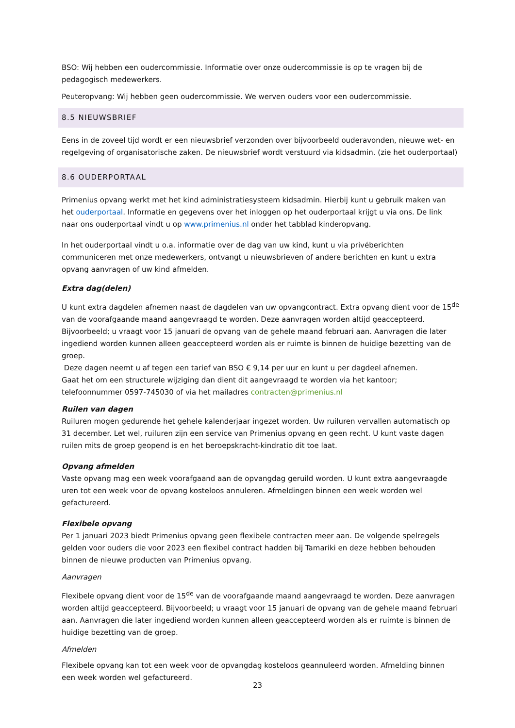BSO: Wij hebben een oudercommissie. Informatie over onze oudercommissie is op te vragen bij de pedagogisch medewerkers.
Peuteropvang: Wij hebben geen oudercommissie. We werven ouders voor een oudercommissie.
8.5 NIEUWSBRIEF
Eens in de zoveel tijd wordt er een nieuwsbrief verzonden over bijvoorbeeld ouderavonden, nieuwe wet- en regelgeving of organisatorische zaken. De nieuwsbrief wordt verstuurd via kidsadmin. (zie het ouderportaal)
8.6 OUDERPORTAAL
Primenius opvang werkt met het kind administratiesysteem kidsadmin. Hierbij kunt u gebruik maken van het ouderportaal. Informatie en gegevens over het inloggen op het ouderportaal krijgt u via ons. De link naar ons ouderportaal vindt u op www.primenius.nl onder het tabblad kinderopvang.
In het ouderportaal vindt u o.a. informatie over de dag van uw kind, kunt u via privéberichten communiceren met onze medewerkers, ontvangt u nieuwsbrieven of andere berichten en kunt u extra opvang aanvragen of uw kind afmelden.
Extra dag(delen)
U kunt extra dagdelen afnemen naast de dagdelen van uw opvangcontract. Extra opvang dient voor de 15<sup>de</sup> van de voorafgaande maand aangevraagd te worden. Deze aanvragen worden altijd geaccepteerd. Bijvoorbeeld; u vraagt voor 15 januari de opvang van de gehele maand februari aan. Aanvragen die later ingediend worden kunnen alleen geaccepteerd worden als er ruimte is binnen de huidige bezetting van de groep.
Deze dagen neemt u af tegen een tarief van BSO € 9,14 per uur en kunt u per dagdeel afnemen.
Gaat het om een structurele wijziging dan dient dit aangevraagd te worden via het kantoor; telefoonnummer 0597-745030 of via het mailadres contracten@primenius.nl
Ruilen van dagen
Ruiluren mogen gedurende het gehele kalenderjaar ingezet worden. Uw ruiluren vervallen automatisch op 31 december. Let wel, ruiluren zijn een service van Primenius opvang en geen recht. U kunt vaste dagen ruilen mits de groep geopend is en het beroepskracht-kindratio dit toe laat.
Opvang afmelden
Vaste opvang mag een week voorafgaand aan de opvangdag geruild worden. U kunt extra aangevraagde uren tot een week voor de opvang kosteloos annuleren. Afmeldingen binnen een week worden wel gefactureerd.
Flexibele opvang
Per 1 januari 2023 biedt Primenius opvang geen flexibele contracten meer aan. De volgende spelregels gelden voor ouders die voor 2023 een flexibel contract hadden bij Tamariki en deze hebben behouden binnen de nieuwe producten van Primenius opvang.
Aanvragen
Flexibele opvang dient voor de 15<sup>de</sup> van de voorafgaande maand aangevraagd te worden. Deze aanvragen worden altijd geaccepteerd. Bijvoorbeeld; u vraagt voor 15 januari de opvang van de gehele maand februari aan. Aanvragen die later ingediend worden kunnen alleen geaccepteerd worden als er ruimte is binnen de huidige bezetting van de groep.
Afmelden
Flexibele opvang kan tot een week voor de opvangdag kosteloos geannuleerd worden. Afmelding binnen een week worden wel gefactureerd.
23